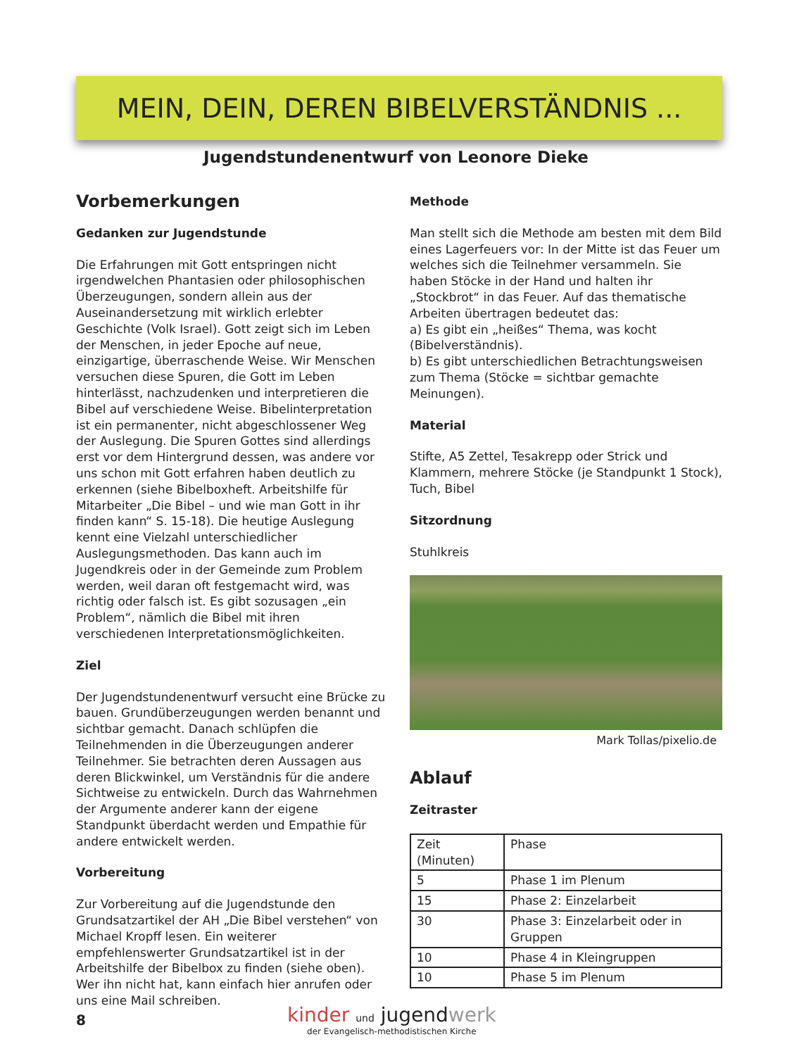MEIN, DEIN, DEREN BIBELVERSTÄNDNIS ...
Jugendstundenentwurf von Leonore Dieke
Vorbemerkungen
Gedanken zur Jugendstunde
Die Erfahrungen mit Gott entspringen nicht irgendwelchen Phantasien oder philosophischen Überzeugungen, sondern allein aus der Auseinandersetzung mit wirklich erlebter Geschichte (Volk Israel). Gott zeigt sich im Leben der Menschen, in jeder Epoche auf neue, einzigartige, überraschende Weise. Wir Menschen versuchen diese Spuren, die Gott im Leben hinterlässt, nachzudenken und interpretieren die Bibel auf verschiedene Weise. Bibelinterpretation ist ein permanenter, nicht abgeschlossener Weg der Auslegung. Die Spuren Gottes sind allerdings erst vor dem Hintergrund dessen, was andere vor uns schon mit Gott erfahren haben deutlich zu erkennen (siehe Bibelboxheft. Arbeitshilfe für Mitarbeiter „Die Bibel – und wie man Gott in ihr finden kann“ S. 15-18). Die heutige Auslegung kennt eine Vielzahl unterschiedlicher Auslegungsmethoden. Das kann auch im Jugendkreis oder in der Gemeinde zum Problem werden, weil daran oft festgemacht wird, was richtig oder falsch ist. Es gibt sozusagen „ein Problem“, nämlich die Bibel mit ihren verschiedenen Interpretationsmöglichkeiten.
Ziel
Der Jugendstundenentwurf versucht eine Brücke zu bauen. Grundüberzeugungen werden benannt und sichtbar gemacht. Danach schlüpfen die Teilnehmenden in die Überzeugungen anderer Teilnehmer. Sie betrachten deren Aussagen aus deren Blickwinkel, um Verständnis für die andere Sichtweise zu entwickeln. Durch das Wahrnehmen der Argumente anderer kann der eigene Standpunkt überdacht werden und Empathie für andere entwickelt werden.
Vorbereitung
Zur Vorbereitung auf die Jugendstunde den Grundsatzartikel der AH „Die Bibel verstehen“ von Michael Kropff lesen. Ein weiterer empfehlenswerter Grundsatzartikel ist in der Arbeitshilfe der Bibelbox zu finden (siehe oben). Wer ihn nicht hat, kann einfach hier anrufen oder uns eine Mail schreiben.
Methode
Man stellt sich die Methode am besten mit dem Bild eines Lagerfeuers vor: In der Mitte ist das Feuer um welches sich die Teilnehmer versammeln. Sie haben Stöcke in der Hand und halten ihr „Stockbrot“ in das Feuer. Auf das thematische Arbeiten übertragen bedeutet das:
a) Es gibt ein „heißes“ Thema, was kocht (Bibelverständnis).
b) Es gibt unterschiedlichen Betrachtungsweisen zum Thema (Stöcke = sichtbar gemachte Meinungen).
Material
Stifte, A5 Zettel, Tesakrepp oder Strick und Klammern, mehrere Stöcke (je Standpunkt 1 Stock), Tuch, Bibel
Sitzordnung
Stuhlkreis
Mark Tollas/pixelio.de
Ablauf
Zeitraster
| Zeit (Minuten) | Phase |
| 5 | Phase 1 im Plenum |
| 15 | Phase 2: Einzelarbeit |
| 30 | Phase 3: Einzelarbeit oder in Gruppen |
| 10 | Phase 4 in Kleingruppen |
| 10 | Phase 5 im Plenum |
8
kinder und jugendwerk
der Evangelisch-methodistischen Kirche